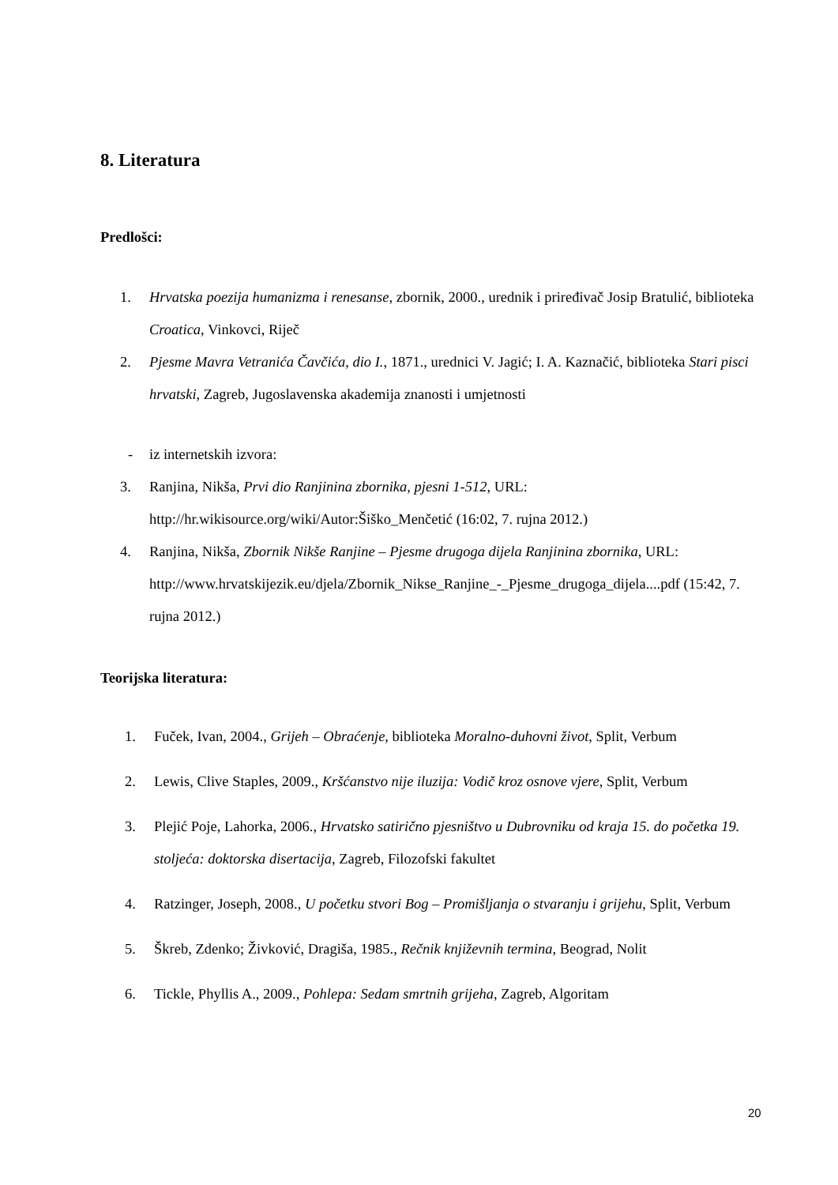8. Literatura
Predlošci:
1. Hrvatska poezija humanizma i renesanse, zbornik, 2000., urednik i priređivač Josip Bratulić, biblioteka Croatica, Vinkovci, Riječ
2. Pjesme Mavra Vetranića Čavčića, dio I., 1871., urednici V. Jagić; I. A. Kaznačić, biblioteka Stari pisci hrvatski, Zagreb, Jugoslavenska akademija znanosti i umjetnosti
- iz internetskih izvora:
3. Ranjina, Nikša, Prvi dio Ranjinina zbornika, pjesni 1-512, URL: http://hr.wikisource.org/wiki/Autor:Šiško_Menčetić (16:02, 7. rujna 2012.)
4. Ranjina, Nikša, Zbornik Nikše Ranjine – Pjesme drugoga dijela Ranjinina zbornika, URL: http://www.hrvatskijezik.eu/djela/Zbornik_Nikse_Ranjine_-_Pjesme_drugoga_dijela....pdf (15:42, 7. rujna 2012.)
Teorijska literatura:
1. Fuček, Ivan, 2004., Grijeh – Obraćenje, biblioteka Moralno-duhovni život, Split, Verbum
2. Lewis, Clive Staples, 2009., Kršćanstvo nije iluzija: Vodič kroz osnove vjere, Split, Verbum
3. Plejić Poje, Lahorka, 2006., Hrvatsko satirično pjesništvo u Dubrovniku od kraja 15. do početka 19. stoljeća: doktorska disertacija, Zagreb, Filozofski fakultet
4. Ratzinger, Joseph, 2008., U početku stvori Bog – Promišljanja o stvaranju i grijehu, Split, Verbum
5. Škreb, Zdenko; Živković, Dragiša, 1985., Rečnik književnih termina, Beograd, Nolit
6. Tickle, Phyllis A., 2009., Pohlepa: Sedam smrtnih grijeha, Zagreb, Algoritam
20